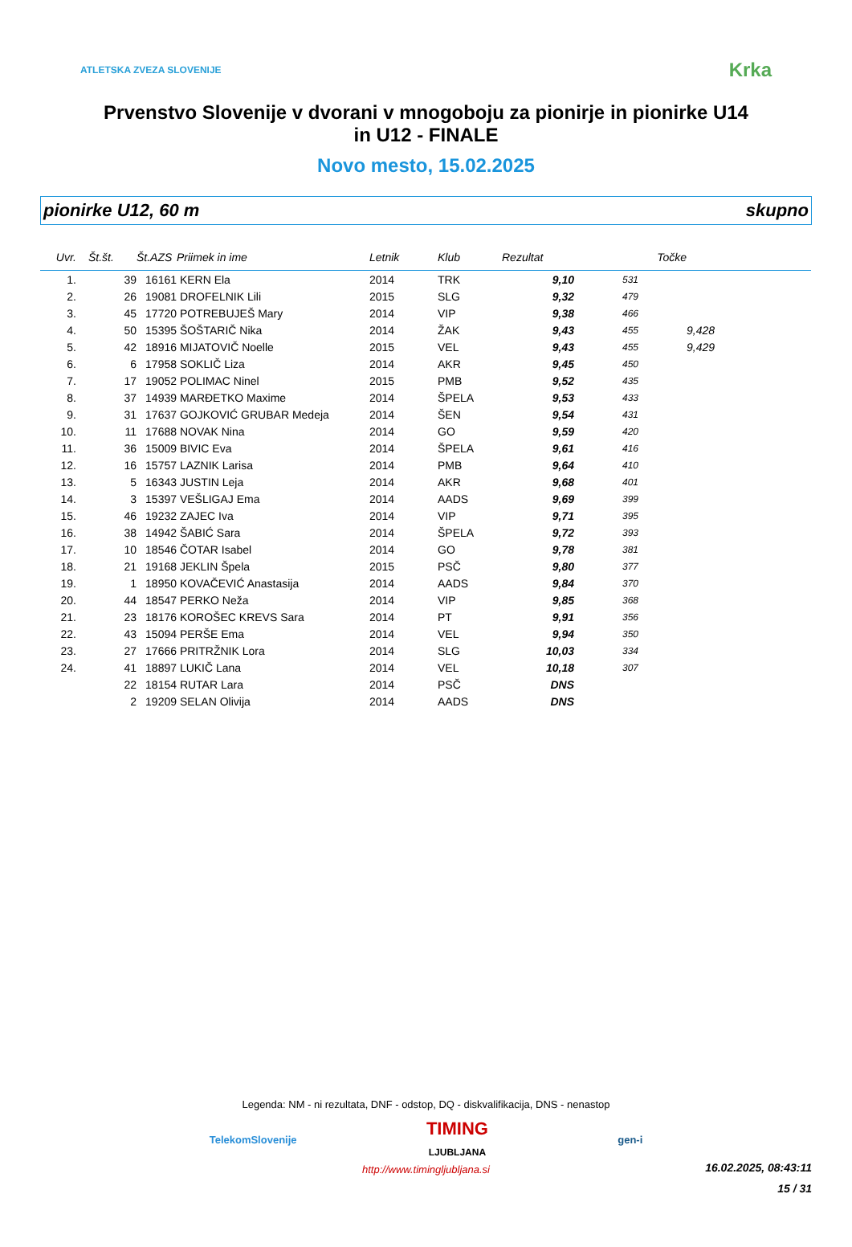ATLETSKA ZVEZA SLOVENIJE Krka
Prvenstvo Slovenije v dvorani v mnogoboju za pionirje in pionirke U14
in U12 - FINALE
Novo mesto, 15.02.2025
pionirke U12, 60 m skupno
| Uvr. | Št.št. | Št.AZS | Priimek in ime | Letnik | Klub | Rezultat | Točke | |
| --- | --- | --- | --- | --- | --- | --- | --- | --- |
| 1. | 39 | 16161 | KERN Ela | 2014 | TRK | 9,10 | 531 | |
| 2. | 26 | 19081 | DROFELNIK Lili | 2015 | SLG | 9,32 | 479 | |
| 3. | 45 | 17720 | POTREBUJEŠ Mary | 2014 | VIP | 9,38 | 466 | |
| 4. | 50 | 15395 | ŠOŠTARIČ Nika | 2014 | ŽAK | 9,43 | 455 | 9,428 |
| 5. | 42 | 18916 | MIJATOVIČ Noelle | 2015 | VEL | 9,43 | 455 | 9,429 |
| 6. | 6 | 17958 | SOKLIČ Liza | 2014 | AKR | 9,45 | 450 | |
| 7. | 17 | 19052 | POLIMAC Ninel | 2015 | PMB | 9,52 | 435 | |
| 8. | 37 | 14939 | MARĐETKO Maxime | 2014 | ŠPELA | 9,53 | 433 | |
| 9. | 31 | 17637 | GOJKOVIĆ GRUBAR Medeja | 2014 | ŠEN | 9,54 | 431 | |
| 10. | 11 | 17688 | NOVAK Nina | 2014 | GO | 9,59 | 420 | |
| 11. | 36 | 15009 | BIVIC Eva | 2014 | ŠPELA | 9,61 | 416 | |
| 12. | 16 | 15757 | LAZNIK Larisa | 2014 | PMB | 9,64 | 410 | |
| 13. | 5 | 16343 | JUSTIN Leja | 2014 | AKR | 9,68 | 401 | |
| 14. | 3 | 15397 | VEŠLIGAJ Ema | 2014 | AADS | 9,69 | 399 | |
| 15. | 46 | 19232 | ZAJEC Iva | 2014 | VIP | 9,71 | 395 | |
| 16. | 38 | 14942 | ŠABIĆ Sara | 2014 | ŠPELA | 9,72 | 393 | |
| 17. | 10 | 18546 | ČOTAR Isabel | 2014 | GO | 9,78 | 381 | |
| 18. | 21 | 19168 | JEKLIN Špela | 2015 | PSČ | 9,80 | 377 | |
| 19. | 1 | 18950 | KOVAČEVIĆ Anastasija | 2014 | AADS | 9,84 | 370 | |
| 20. | 44 | 18547 | PERKO Neža | 2014 | VIP | 9,85 | 368 | |
| 21. | 23 | 18176 | KOROŠEC KREVS Sara | 2014 | PT | 9,91 | 356 | |
| 22. | 43 | 15094 | PERŠE Ema | 2014 | VEL | 9,94 | 350 | |
| 23. | 27 | 17666 | PRITRŽNIK Lora | 2014 | SLG | 10,03 | 334 | |
| 24. | 41 | 18897 | LUKIČ Lana | 2014 | VEL | 10,18 | 307 | |
| | 22 | 18154 | RUTAR Lara | 2014 | PSČ | DNS | | |
| | 2 | 19209 | SELAN Olivija | 2014 | AADS | DNS | | |
Legenda: NM - ni rezultata, DNF - odstop, DQ - diskvalifikacija, DNS - nenastop
TelekomSlovenije TIMING
LJUBLJANA gen-i
http://www.timingljubljana.si
16.02.2025, 08:43:11
15 / 31